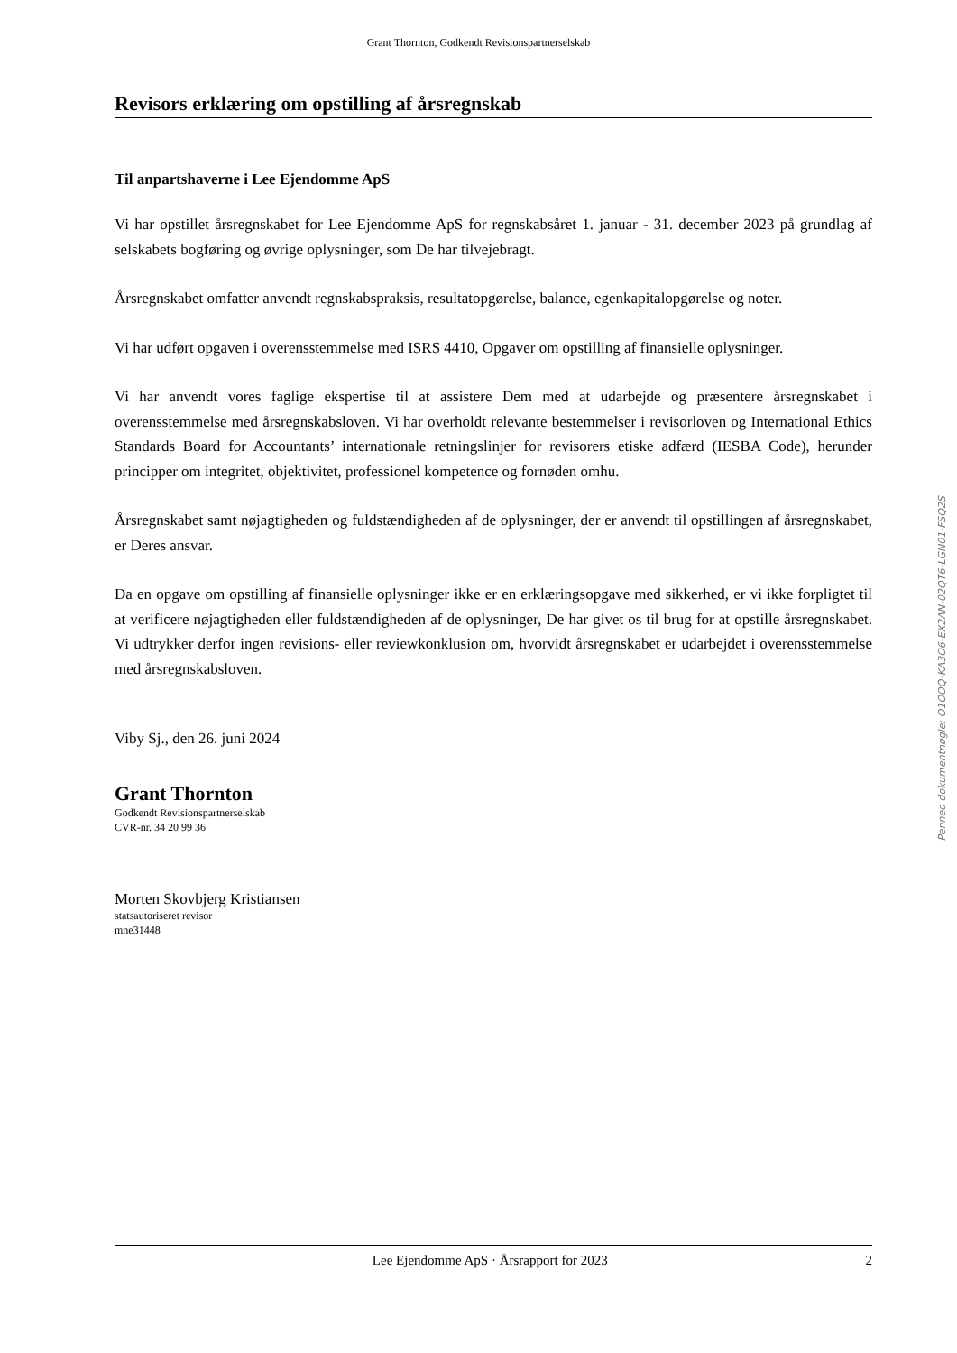Grant Thornton, Godkendt Revisionspartnerselskab
Revisors erklæring om opstilling af årsregnskab
Til anpartshaverne i Lee Ejendomme ApS
Vi har opstillet årsregnskabet for Lee Ejendomme ApS for regnskabsåret 1. januar - 31. december 2023 på grundlag af selskabets bogføring og øvrige oplysninger, som De har tilvejebragt.
Årsregnskabet omfatter anvendt regnskabspraksis, resultatopgørelse, balance, egenkapitalopgørelse og noter.
Vi har udført opgaven i overensstemmelse med ISRS 4410, Opgaver om opstilling af finansielle oplysninger.
Vi har anvendt vores faglige ekspertise til at assistere Dem med at udarbejde og præsentere årsregnskabet i overensstemmelse med årsregnskabsloven. Vi har overholdt relevante bestemmelser i revisorloven og International Ethics Standards Board for Accountants’ internationale retningslinjer for revisorers etiske adfærd (IESBA Code), herunder principper om integritet, objektivitet, professionel kompetence og fornøden omhu.
Årsregnskabet samt nøjagtigheden og fuldstændigheden af de oplysninger, der er anvendt til opstillingen af årsregnskabet, er Deres ansvar.
Da en opgave om opstilling af finansielle oplysninger ikke er en erklæringsopgave med sikkerhed, er vi ikke forpligtet til at verificere nøjagtigheden eller fuldstændigheden af de oplysninger, De har givet os til brug for at opstille årsregnskabet. Vi udtrykker derfor ingen revisions- eller reviewkonklusion om, hvorvidt årsregnskabet er udarbejdet i overensstemmelse med årsregnskabsloven.
Viby Sj., den 26. juni 2024
Grant Thornton
Godkendt Revisionspartnerselskab
CVR-nr. 34 20 99 36
Morten Skovbjerg Kristiansen
statsautoriseret revisor
mne31448
Penneo dokumentnøgle: O1OOQ-KA3O6-EX2AN-02QT6-LGN01-FSQ2S
Lee Ejendomme ApS · Årsrapport for 2023 2